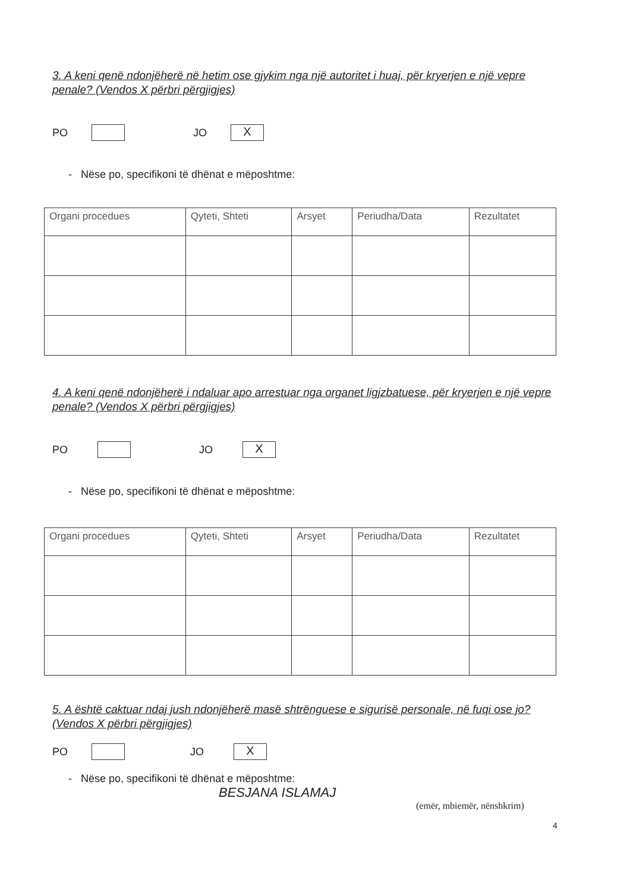3. A keni qenë ndonjëherë në hetim ose gjykim nga një autoritet i huaj, për kryerjen e një vepre penale? (Vendos X përbri përgjigjes)
PO JO X
- Nëse po, specifikoni të dhënat e mëposhtme:
| Organi procedues | Qyteti, Shteti | Arsyet | Periudha/Data | Rezultatet |
| --- | --- | --- | --- | --- |
4. A keni qenë ndonjëherë i ndaluar apo arrestuar nga organet ligjzbatuese, për kryerjen e një vepre penale? (Vendos X përbri përgjigjes)
PO JO X
- Nëse po, specifikoni të dhënat e mëposhtme:
| Organi procedues | Qyteti, Shteti | Arsyet | Periudha/Data | Rezultatet |
| --- | --- | --- | --- | --- |
5. A është caktuar ndaj jush ndonjëherë masë shtrënguese e sigurisë personale, në fuqi ose jo? (Vendos X përbri përgjigjes)
PO JO X
- Nëse po, specifikoni të dhënat e mëposhtme:
BESJANA ISLAMAJ
(emër, mbiemër, nënshkrim)
4